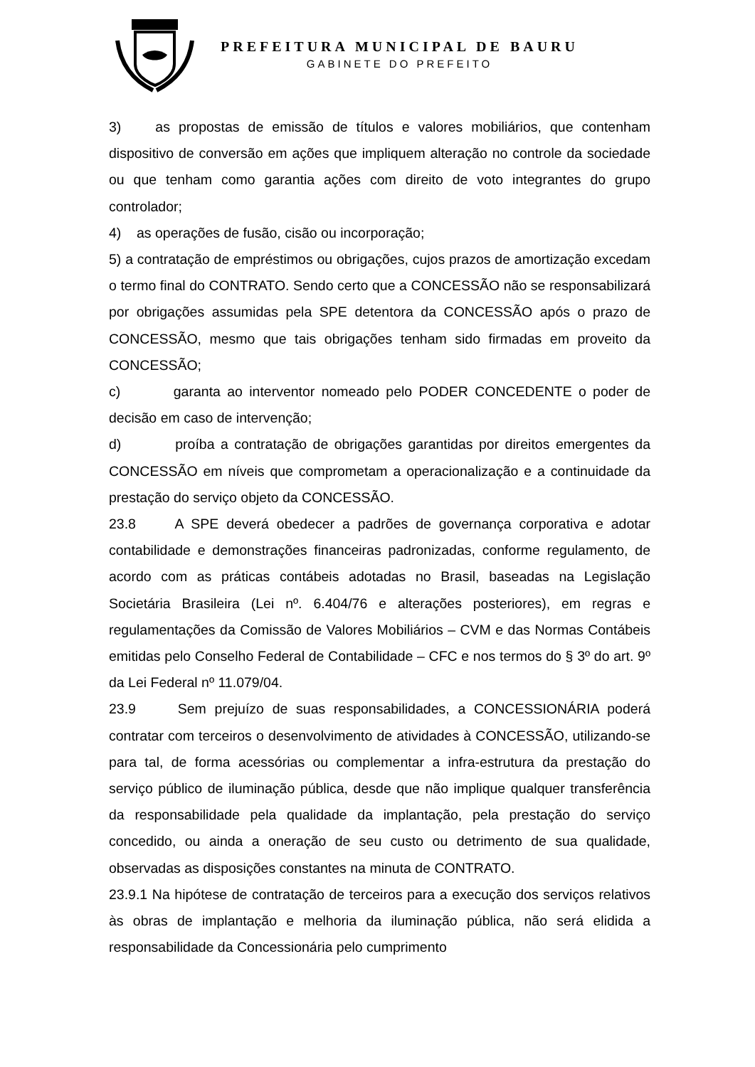PREFEITURA MUNICIPAL DE BAURU
GABINETE DO PREFEITO
3) as propostas de emissão de títulos e valores mobiliários, que contenham dispositivo de conversão em ações que impliquem alteração no controle da sociedade ou que tenham como garantia ações com direito de voto integrantes do grupo controlador;
4) as operações de fusão, cisão ou incorporação;
5) a contratação de empréstimos ou obrigações, cujos prazos de amortização excedam o termo final do CONTRATO. Sendo certo que a CONCESSÃO não se responsabilizará por obrigações assumidas pela SPE detentora da CONCESSÃO após o prazo de CONCESSÃO, mesmo que tais obrigações tenham sido firmadas em proveito da CONCESSÃO;
c) garanta ao interventor nomeado pelo PODER CONCEDENTE o poder de decisão em caso de intervenção;
d) proíba a contratação de obrigações garantidas por direitos emergentes da CONCESSÃO em níveis que comprometam a operacionalização e a continuidade da prestação do serviço objeto da CONCESSÃO.
23.8 A SPE deverá obedecer a padrões de governança corporativa e adotar contabilidade e demonstrações financeiras padronizadas, conforme regulamento, de acordo com as práticas contábeis adotadas no Brasil, baseadas na Legislação Societária Brasileira (Lei nº. 6.404/76 e alterações posteriores), em regras e regulamentações da Comissão de Valores Mobiliários – CVM e das Normas Contábeis emitidas pelo Conselho Federal de Contabilidade – CFC e nos termos do § 3º do art. 9º da Lei Federal nº 11.079/04.
23.9 Sem prejuízo de suas responsabilidades, a CONCESSIONÁRIA poderá contratar com terceiros o desenvolvimento de atividades à CONCESSÃO, utilizando-se para tal, de forma acessórias ou complementar a infra-estrutura da prestação do serviço público de iluminação pública, desde que não implique qualquer transferência da responsabilidade pela qualidade da implantação, pela prestação do serviço concedido, ou ainda a oneração de seu custo ou detrimento de sua qualidade, observadas as disposições constantes na minuta de CONTRATO.
23.9.1 Na hipótese de contratação de terceiros para a execução dos serviços relativos às obras de implantação e melhoria da iluminação pública, não será elidida a responsabilidade da Concessionária pelo cumprimento